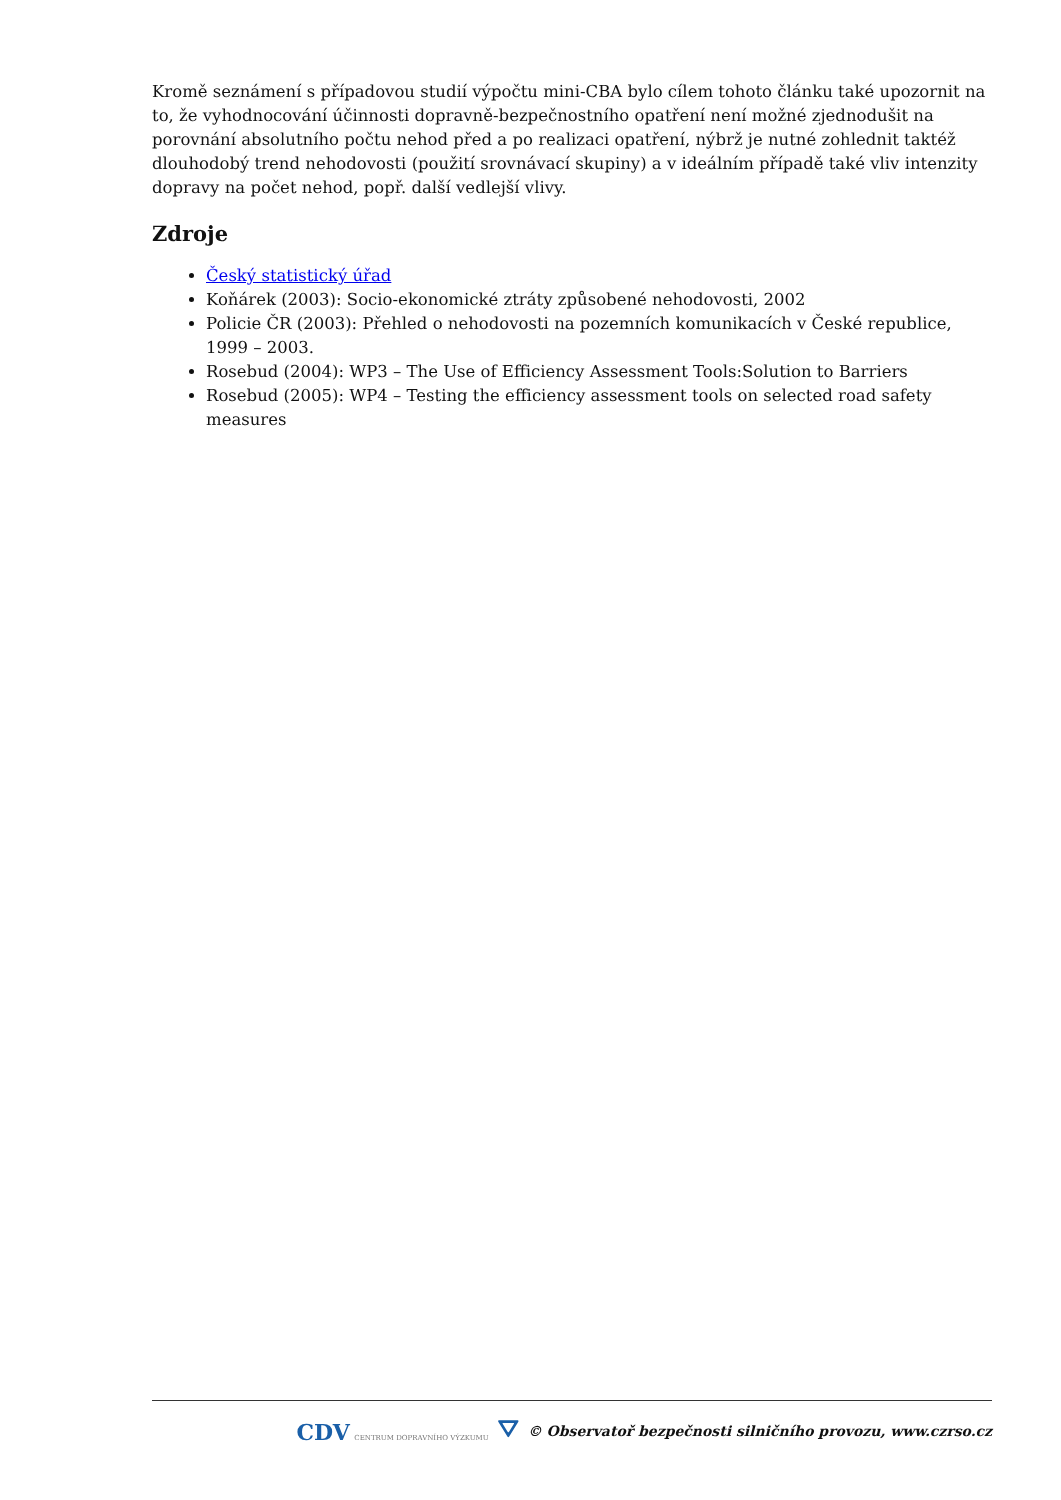Kromě seznámení s případovou studií výpočtu mini-CBA bylo cílem tohoto článku také upozornit na to, že vyhodnocování účinnosti dopravně-bezpečnostního opatření není možné zjednodušit na porovnání absolutního počtu nehod před a po realizaci opatření, nýbrž je nutné zohlednit taktéž dlouhodobý trend nehodovosti (použití srovnávací skupiny) a v ideálním případě také vliv intenzity dopravy na počet nehod, popř. další vedlejší vlivy.
Zdroje
Český statistický úřad
Koňárek (2003): Socio-ekonomické ztráty způsobené nehodovosti, 2002
Policie ČR (2003): Přehled o nehodovosti na pozemních komunikacích v České republice, 1999 – 2003.
Rosebud (2004): WP3 – The Use of Efficiency Assessment Tools:Solution to Barriers
Rosebud (2005): WP4 – Testing the efficiency assessment tools on selected road safety measures
CDV CENTRUM DOPRAVNÍHO VÝZKUMU ⛛ © Observatoř bezpečnosti silničního provozu, www.czrso.cz